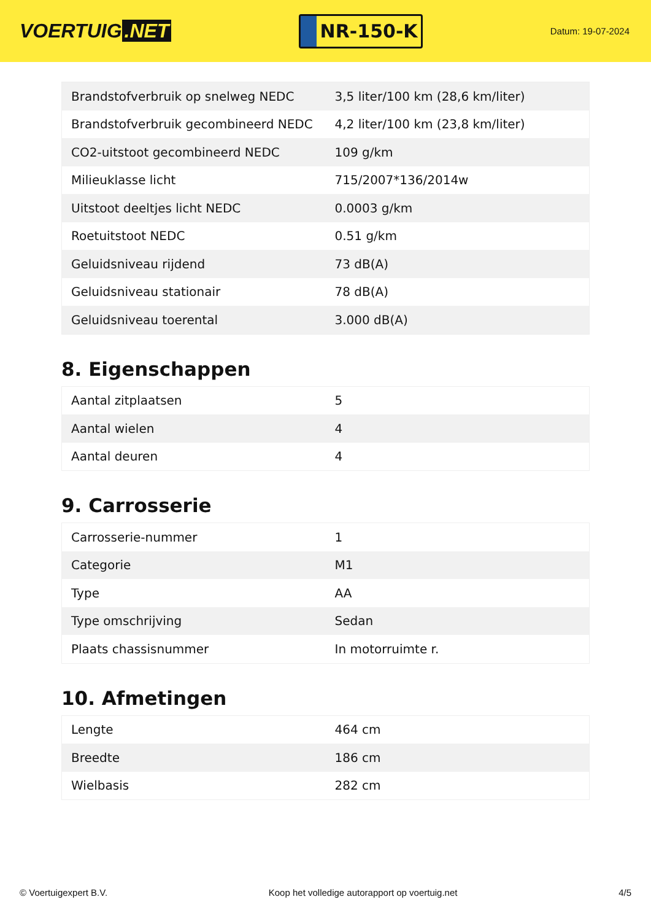VOERTUIG.NET
NR-150-K
Datum: 19-07-2024
| Brandstofverbruik op snelweg NEDC | 3,5 liter/100 km (28,6 km/liter) |
| Brandstofverbruik gecombineerd NEDC | 4,2 liter/100 km (23,8 km/liter) |
| CO2-uitstoot gecombineerd NEDC | 109 g/km |
| Milieuklasse licht | 715/2007*136/2014w |
| Uitstoot deeltjes licht NEDC | 0.0003 g/km |
| Roetuitstoot NEDC | 0.51 g/km |
| Geluidsniveau rijdend | 73 dB(A) |
| Geluidsniveau stationair | 78 dB(A) |
| Geluidsniveau toerental | 3.000 dB(A) |
8. Eigenschappen
| Aantal zitplaatsen | 5 |
| Aantal wielen | 4 |
| Aantal deuren | 4 |
9. Carrosserie
| Carrosserie-nummer | 1 |
| Categorie | M1 |
| Type | AA |
| Type omschrijving | Sedan |
| Plaats chassisnummer | In motorruimte r. |
10. Afmetingen
| Lengte | 464 cm |
| Breedte | 186 cm |
| Wielbasis | 282 cm |
© Voertuigexpert B.V. Koop het volledige autorapport op voertuig.net 4/5